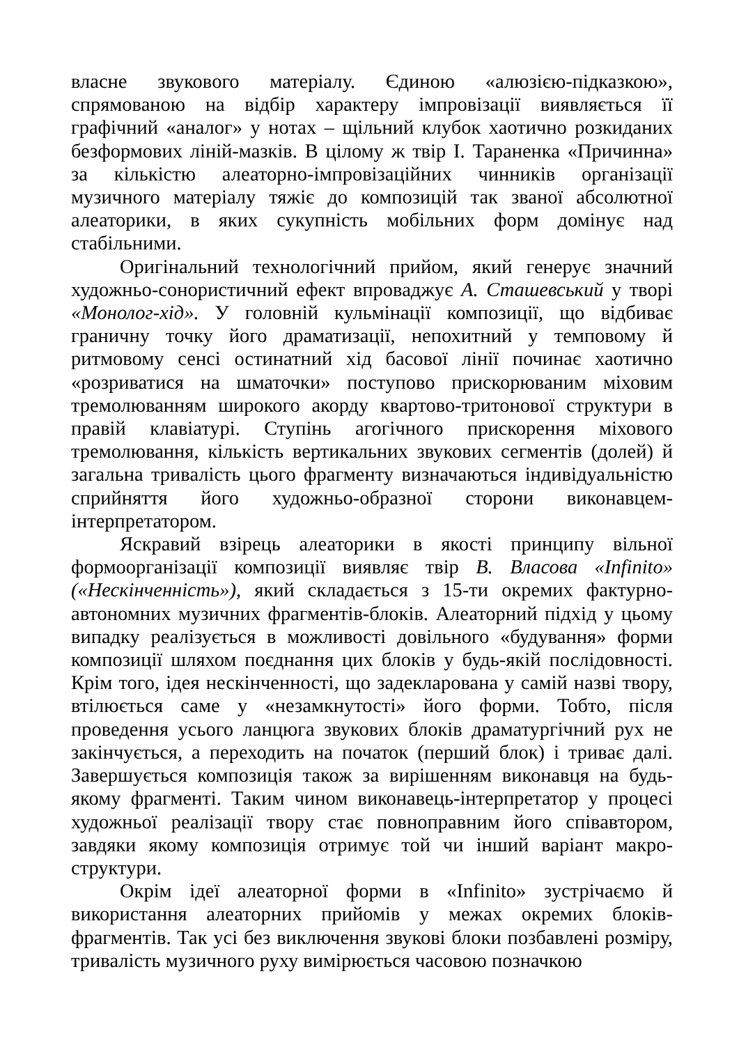власне звукового матеріалу. Єдиною «алюзією-підказкою», спрямованою на відбір характеру імпровізації виявляється її графічний «аналог» у нотах – щільний клубок хаотично розкиданих безформових ліній-мазків. В цілому ж твір І. Тараненка «Причинна» за кількістю алеаторно-імпровізаційних чинників організації музичного матеріалу тяжіє до композицій так званої абсолютної алеаторики, в яких сукупність мобільних форм домінує над стабільними.
Оригінальний технологічний прийом, який генерує значний художньо-сонористичний ефект впроваджує А. Сташевський у творі «Монолог-хід». У головній кульмінації композиції, що відбиває граничну точку його драматизації, непохитний у темповому й ритмовому сенсі остинатний хід басової лінії починає хаотично «розриватися на шматочки» поступово прискорюваним міховим тремолюванням широкого акорду квартово-тритонової структури в правій клавіатурі. Ступінь агогічного прискорення міхового тремолювання, кількість вертикальних звукових сегментів (долей) й загальна тривалість цього фрагменту визначаються індивідуальністю сприйняття його художньо-образної сторони виконавцем-інтерпретатором.
Яскравий взірець алеаторики в якості принципу вільної формоорганізації композиції виявляє твір В. Власова «Infinito» («Нескінченність»), який складається з 15-ти окремих фактурно-автономних музичних фрагментів-блоків. Алеаторний підхід у цьому випадку реалізується в можливості довільного «будування» форми композиції шляхом поєднання цих блоків у будь-якій послідовності. Крім того, ідея нескінченності, що задекларована у самій назві твору, втілюється саме у «незамкнутості» його форми. Тобто, після проведення усього ланцюга звукових блоків драматургічний рух не закінчується, а переходить на початок (перший блок) і триває далі. Завершується композиція також за вирішенням виконавця на будь-якому фрагменті. Таким чином виконавець-інтерпретатор у процесі художньої реалізації твору стає повноправним його співавтором, завдяки якому композиція отримує той чи інший варіант макро-структури.
Окрім ідеї алеаторної форми в «Infinito» зустрічаємо й використання алеаторних прийомів у межах окремих блоків-фрагментів. Так усі без виключення звукові блоки позбавлені розміру, тривалість музичного руху вимірюється часовою позначкою